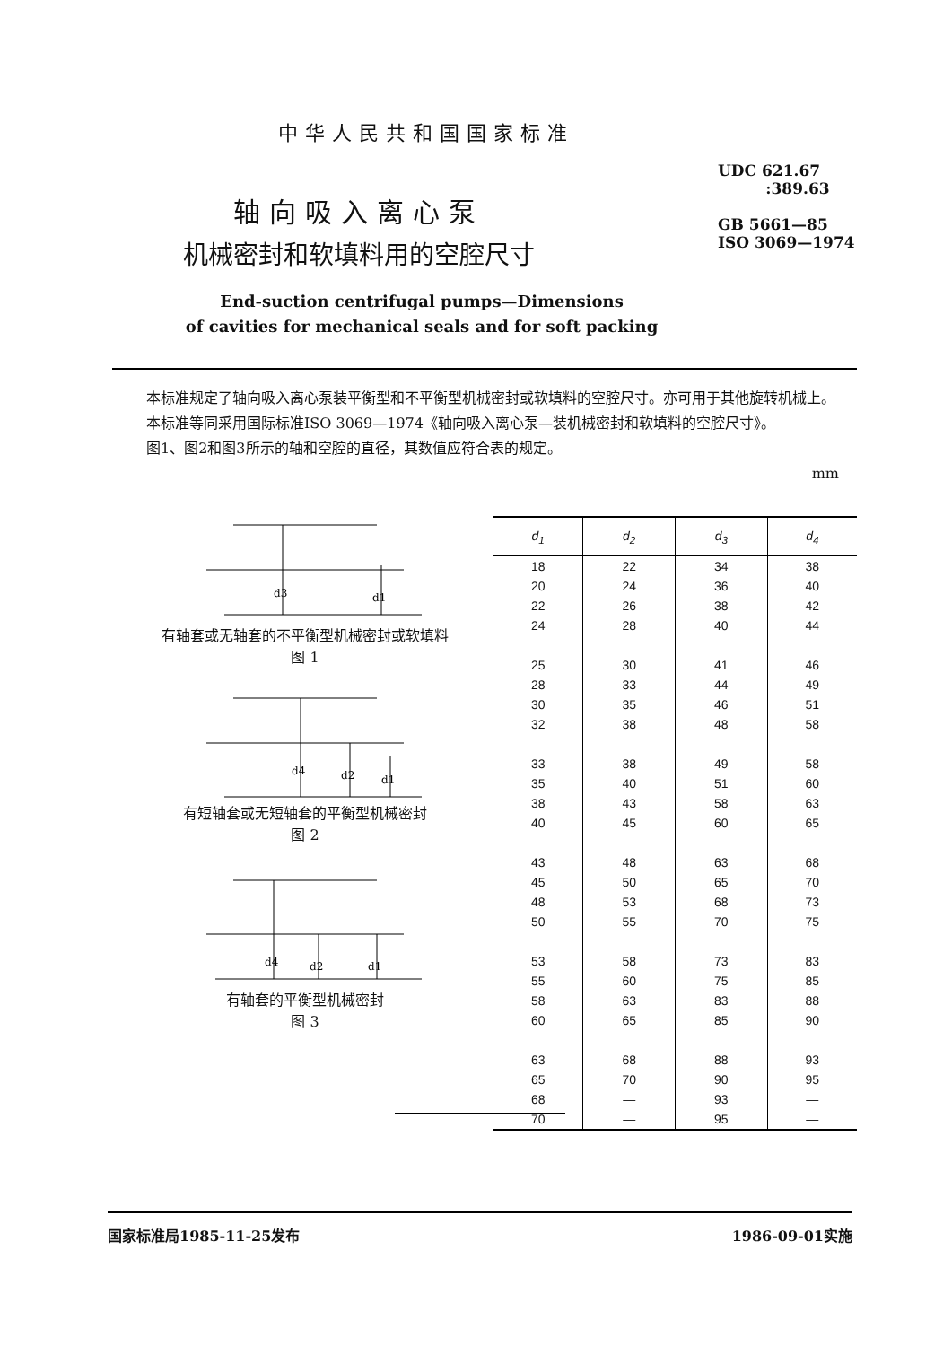中华人民共和国国家标准
UDC 621.67
:389.63
GB 5661—85
ISO 3069—1974
轴向吸入离心泵
机械密封和软填料用的空腔尺寸
End-suction centrifugal pumps—Dimensions
of cavities for mechanical seals and for soft packing
本标准规定了轴向吸入离心泵装平衡型和不平衡型机械密封或软填料的空腔尺寸。亦可用于其他旋转机械上。
本标准等同采用国际标准ISO 3069—1974《轴向吸入离心泵—装机械密封和软填料的空腔尺寸》。
图1、图2和图3所示的轴和空腔的直径，其数值应符合表的规定。
mm
d3
d1
有轴套或无轴套的不平衡型机械密封或软填料
图 1
d4
d2
d1
有短轴套或无短轴套的平衡型机械密封
图 2
d4
d2
d1
有轴套的平衡型机械密封
图 3
| d<sub>1</sub> | d<sub>2</sub> | d<sub>3</sub> | d<sub>4</sub> |
| --- | --- | --- | --- |
| 18 | 22 | 34 | 38 |
| 20 | 24 | 36 | 40 |
| 22 | 26 | 38 | 42 |
| 24 | 28 | 40 | 44 |
| 25 | 30 | 41 | 46 |
| 28 | 33 | 44 | 49 |
| 30 | 35 | 46 | 51 |
| 32 | 38 | 48 | 58 |
| 33 | 38 | 49 | 58 |
| 35 | 40 | 51 | 60 |
| 38 | 43 | 58 | 63 |
| 40 | 45 | 60 | 65 |
| 43 | 48 | 63 | 68 |
| 45 | 50 | 65 | 70 |
| 48 | 53 | 68 | 73 |
| 50 | 55 | 70 | 75 |
| 53 | 58 | 73 | 83 |
| 55 | 60 | 75 | 85 |
| 58 | 63 | 83 | 88 |
| 60 | 65 | 85 | 90 |
| 63 | 68 | 88 | 93 |
| 65 | 70 | 90 | 95 |
| 68 | — | 93 | — |
| 70 | — | 95 | — |
国家标准局1985-11-25发布 1986-09-01实施